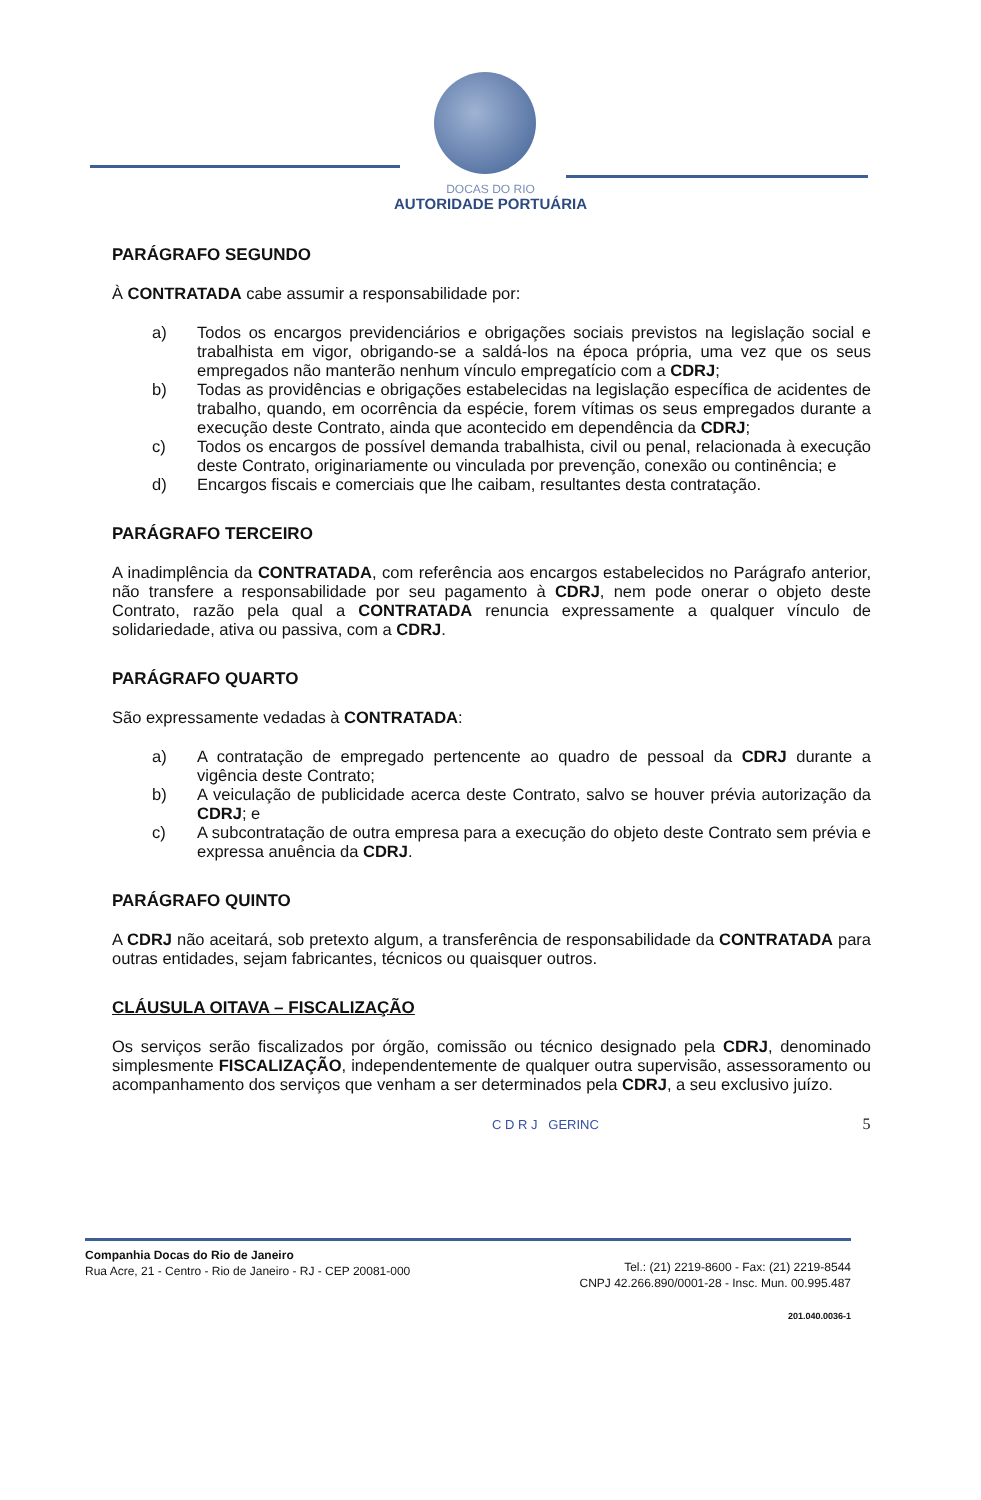DOCAS DO RIO
AUTORIDADE PORTUÁRIA
PARÁGRAFO SEGUNDO
À CONTRATADA cabe assumir a responsabilidade por:
a) Todos os encargos previdenciários e obrigações sociais previstos na legislação social e trabalhista em vigor, obrigando-se a saldá-los na época própria, uma vez que os seus empregados não manterão nenhum vínculo empregatício com a CDRJ;
b) Todas as providências e obrigações estabelecidas na legislação específica de acidentes de trabalho, quando, em ocorrência da espécie, forem vítimas os seus empregados durante a execução deste Contrato, ainda que acontecido em dependência da CDRJ;
c) Todos os encargos de possível demanda trabalhista, civil ou penal, relacionada à execução deste Contrato, originariamente ou vinculada por prevenção, conexão ou continência; e
d) Encargos fiscais e comerciais que lhe caibam, resultantes desta contratação.
PARÁGRAFO TERCEIRO
A inadimplência da CONTRATADA, com referência aos encargos estabelecidos no Parágrafo anterior, não transfere a responsabilidade por seu pagamento à CDRJ, nem pode onerar o objeto deste Contrato, razão pela qual a CONTRATADA renuncia expressamente a qualquer vínculo de solidariedade, ativa ou passiva, com a CDRJ.
PARÁGRAFO QUARTO
São expressamente vedadas à CONTRATADA:
a) A contratação de empregado pertencente ao quadro de pessoal da CDRJ durante a vigência deste Contrato;
b) A veiculação de publicidade acerca deste Contrato, salvo se houver prévia autorização da CDRJ; e
c) A subcontratação de outra empresa para a execução do objeto deste Contrato sem prévia e expressa anuência da CDRJ.
PARÁGRAFO QUINTO
A CDRJ não aceitará, sob pretexto algum, a transferência de responsabilidade da CONTRATADA para outras entidades, sejam fabricantes, técnicos ou quaisquer outros.
CLÁUSULA OITAVA – FISCALIZAÇÃO
Os serviços serão fiscalizados por órgão, comissão ou técnico designado pela CDRJ, denominado simplesmente FISCALIZAÇÃO, independentemente de qualquer outra supervisão, assessoramento ou acompanhamento dos serviços que venham a ser determinados pela CDRJ, a seu exclusivo juízo.
C D R J GERINC 5
Companhia Docas do Rio de Janeiro
Rua Acre, 21 - Centro - Rio de Janeiro - RJ - CEP 20081-000
Tel.: (21) 2219-8600 - Fax: (21) 2219-8544
CNPJ 42.266.890/0001-28 - Insc. Mun. 00.995.487
201.040.0036-1